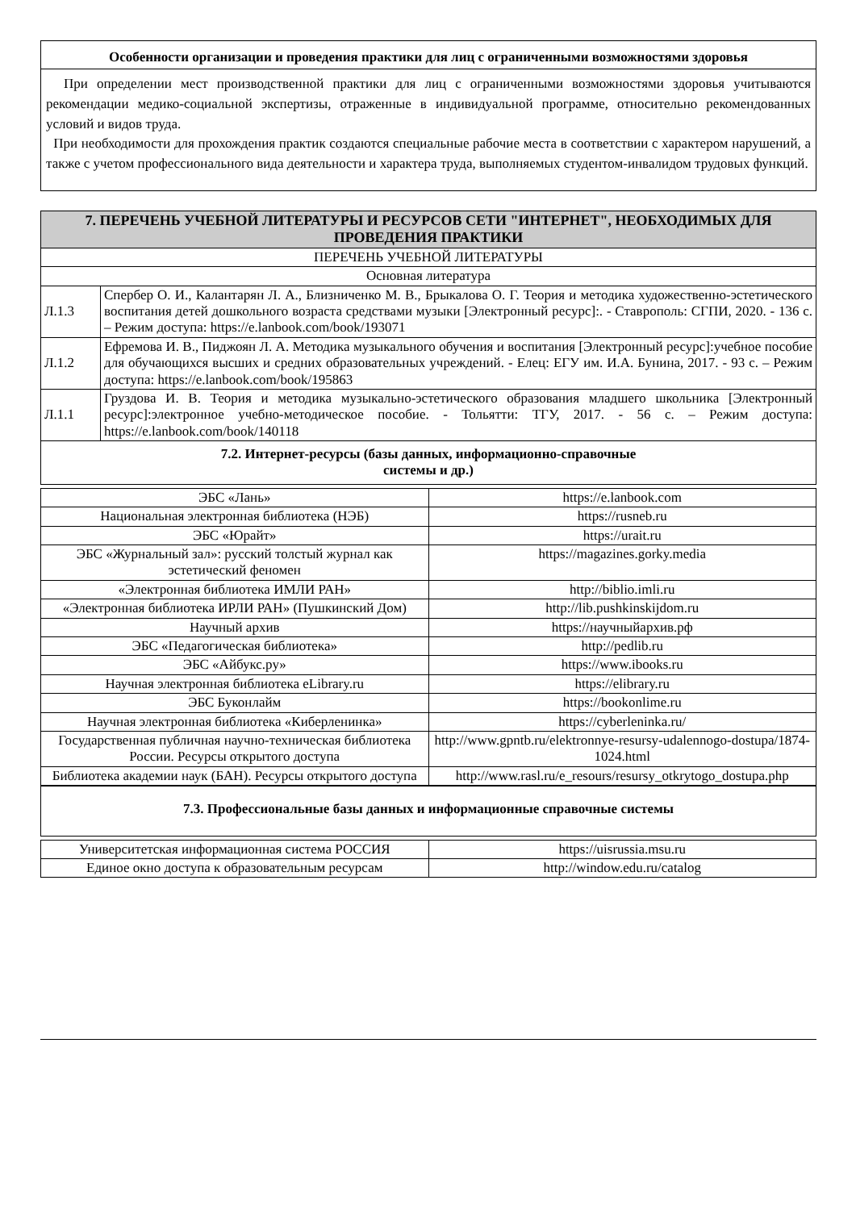| Особенности организации и проведения практики для лиц с ограниченными возможностями здоровья |
| --- |
| При определении мест производственной практики для лиц с ограниченными возможностями здоровья учитываются рекомендации медико-социальной экспертизы, отраженные в индивидуальной программе, относительно рекомендованных условий и видов труда. При необходимости для прохождения практик создаются специальные рабочие места в соответствии с характером нарушений, а также с учетом профессионального вида деятельности и характера труда, выполняемых студентом-инвалидом трудовых функций. |
| 7. ПЕРЕЧЕНЬ УЧЕБНОЙ ЛИТЕРАТУРЫ И РЕСУРСОВ СЕТИ "ИНТЕРНЕТ", НЕОБХОДИМЫХ ДЛЯ ПРОВЕДЕНИЯ ПРАКТИКИ | |
| --- | --- |
| ПЕРЕЧЕНЬ УЧЕБНОЙ ЛИТЕРАТУРЫ | |
| Основная литература | |
| Л.1.3 | Спербер О. И., Калантарян Л. А., Близниченко М. В., Брыкалова О. Г. Теория и методика художественно-эстетического воспитания детей дошкольного возраста средствами музыки [Электронный ресурс]:. - Ставрополь: СГПИ, 2020. - 136 с. – Режим доступа: https://e.lanbook.com/book/193071 |
| Л.1.2 | Ефремова И. В., Пиджоян Л. А. Методика музыкального обучения и воспитания [Электронный ресурс]:учебное пособие для обучающихся высших и средних образовательных учреждений. - Елец: ЕГУ им. И.А. Бунина, 2017. - 93 с. – Режим доступа: https://e.lanbook.com/book/195863 |
| Л.1.1 | Груздова И. В. Теория и методика музыкально-эстетического образования младшего школьника [Электронный ресурс]:электронное учебно-методическое пособие. - Тольятти: ТГУ, 2017. - 56 с. – Режим доступа: https://e.lanbook.com/book/140118 |
| 7.2. Интернет-ресурсы (базы данных, информационно-справочные системы и др.) | |
| ЭБС «Лань» | https://e.lanbook.com |
| Национальная электронная библиотека (НЭБ) | https://rusneb.ru |
| ЭБС «Юрайт» | https://urait.ru |
| ЭБС «Журнальный зал»: русский толстый журнал как эстетический феномен | https://magazines.gorky.media |
| «Электронная библиотека ИМЛИ РАН» | http://biblio.imli.ru |
| «Электронная библиотека ИРЛИ РАН» (Пушкинский Дом) | http://lib.pushkinskijdom.ru |
| Научный архив | https://научныйархив.рф |
| ЭБС «Педагогическая библиотека» | http://pedlib.ru |
| ЭБС «Айбукс.ру» | https://www.ibooks.ru |
| Научная электронная библиотека eLibrary.ru | https://elibrary.ru |
| ЭБС Буконлайм | https://bookonlime.ru |
| Научная электронная библиотека «Киберленинка» | https://cyberleninka.ru/ |
| Государственная публичная научно-техническая библиотека России. Ресурсы открытого доступа | http://www.gpntb.ru/elektronnye-resursy-udalennogo-dostupa/1874-1024.html |
| Библиотека академии наук (БАН). Ресурсы открытого доступа | http://www.rasl.ru/e_resours/resursy_otkrytogo_dostupa.php |
| 7.3. Профессиональные базы данных и информационные справочные системы |
| --- |
| Университетская информационная система РОССИЯ | https://uisrussia.msu.ru |
| Единое окно доступа к образовательным ресурсам | http://window.edu.ru/catalog |